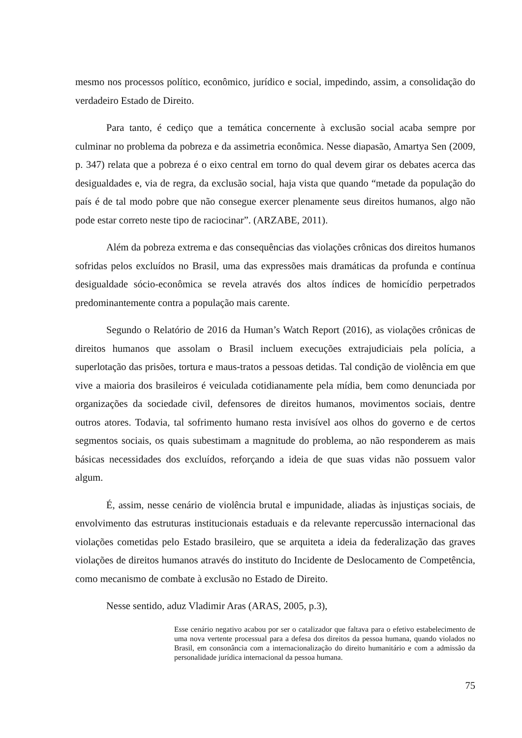mesmo nos processos político, econômico, jurídico e social, impedindo, assim, a consolidação do verdadeiro Estado de Direito.
Para tanto, é cediço que a temática concernente à exclusão social acaba sempre por culminar no problema da pobreza e da assimetria econômica. Nesse diapasão, Amartya Sen (2009, p. 347) relata que a pobreza é o eixo central em torno do qual devem girar os debates acerca das desigualdades e, via de regra, da exclusão social, haja vista que quando “metade da população do país é de tal modo pobre que não consegue exercer plenamente seus direitos humanos, algo não pode estar correto neste tipo de raciocinar”. (ARZABE, 2011).
Além da pobreza extrema e das consequências das violações crônicas dos direitos humanos sofridas pelos excluídos no Brasil, uma das expressões mais dramáticas da profunda e contínua desigualdade sócio-econômica se revela através dos altos índices de homicídio perpetrados predominantemente contra a população mais carente.
Segundo o Relatório de 2016 da Human’s Watch Report (2016), as violações crônicas de direitos humanos que assolam o Brasil incluem execuções extrajudiciais pela polícia, a superlotação das prisões, tortura e maus-tratos a pessoas detidas. Tal condição de violência em que vive a maioria dos brasileiros é veiculada cotidianamente pela mídia, bem como denunciada por organizações da sociedade civil, defensores de direitos humanos, movimentos sociais, dentre outros atores. Todavia, tal sofrimento humano resta invisível aos olhos do governo e de certos segmentos sociais, os quais subestimam a magnitude do problema, ao não responderem as mais básicas necessidades dos excluídos, reforçando a ideia de que suas vidas não possuem valor algum.
É, assim, nesse cenário de violência brutal e impunidade, aliadas às injustiças sociais, de envolvimento das estruturas institucionais estaduais e da relevante repercussão internacional das violações cometidas pelo Estado brasileiro, que se arquiteta a ideia da federalização das graves violações de direitos humanos através do instituto do Incidente de Deslocamento de Competência, como mecanismo de combate à exclusão no Estado de Direito.
Nesse sentido, aduz Vladimir Aras (ARAS, 2005, p.3),
Esse cenário negativo acabou por ser o catalizador que faltava para o efetivo estabelecimento de uma nova vertente processual para a defesa dos direitos da pessoa humana, quando violados no Brasil, em consonância com a internacionalização do direito humanitário e com a admissão da personalidade jurídica internacional da pessoa humana.
75